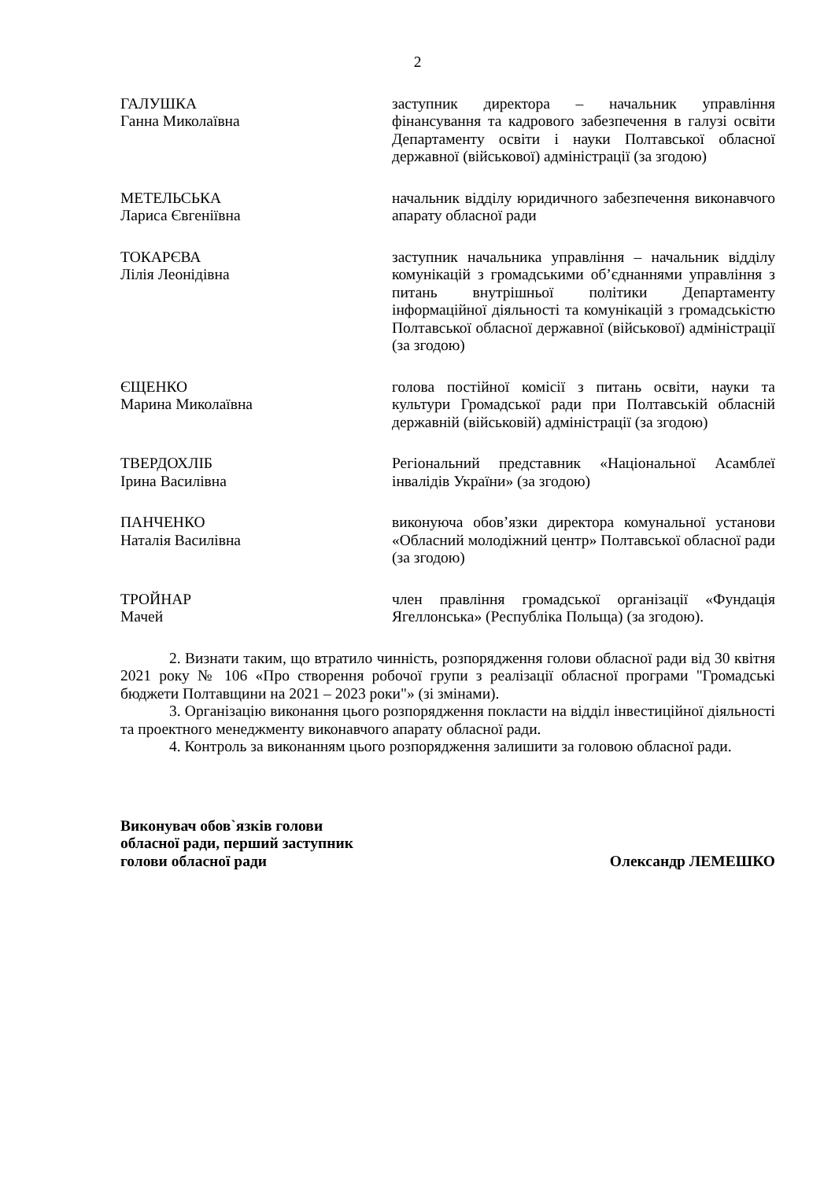2
ГАЛУШКА
Ганна Миколаївна
заступник директора – начальник управління фінансування та кадрового забезпечення в галузі освіти Департаменту освіти і науки Полтавської обласної державної (військової) адміністрації (за згодою)
МЕТЕЛЬСЬКА
Лариса Євгеніївна
начальник відділу юридичного забезпечення виконавчого апарату обласної ради
ТОКАРЄВА
Лілія Леонідівна
заступник начальника управління – начальник відділу комунікацій з громадськими об’єднаннями управління з питань внутрішньої політики Департаменту інформаційної діяльності та комунікацій з громадськістю Полтавської обласної державної (військової) адміністрації (за згодою)
ЄЩЕНКО
Марина Миколаївна
голова постійної комісії з питань освіти, науки та культури Громадської ради при Полтавській обласній державній (військовій) адміністрації (за згодою)
ТВЕРДОХЛІБ
Ірина Василівна
Регіональний представник «Національної Асамблеї інвалідів України» (за згодою)
ПАНЧЕНКО
Наталія Василівна
виконуюча обов’язки директора комунальної установи «Обласний молодіжний центр» Полтавської обласної ради (за згодою)
ТРОЙНАР
Мачей
член правління громадської організації «Фундація Ягеллонська» (Республіка Польща) (за згодою).
2. Визнати таким, що втратило чинність, розпорядження голови обласної ради від 30 квітня 2021 року № 106 «Про створення робочої групи з реалізації обласної програми "Громадські бюджети Полтавщини на 2021 – 2023 роки"» (зі змінами).
3. Організацію виконання цього розпорядження покласти на відділ інвестиційної діяльності та проектного менеджменту виконавчого апарату обласної ради.
4. Контроль за виконанням цього розпорядження залишити за головою обласної ради.
Виконувач обов`язків голови
обласної ради, перший заступник
голови обласної ради
Олександр ЛЕМЕШКО